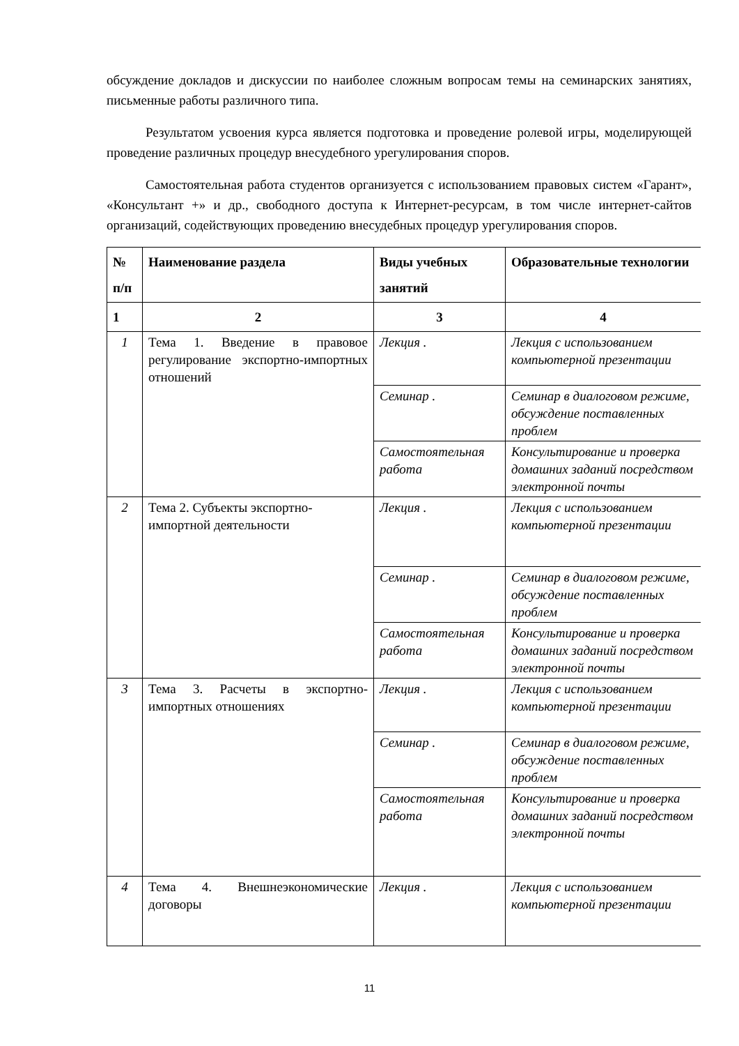обсуждение докладов и дискуссии по наиболее сложным вопросам темы на семинарских занятиях, письменные работы различного типа.
Результатом усвоения курса является подготовка и проведение ролевой игры, моделирующей проведение различных процедур внесудебного урегулирования споров.
Самостоятельная работа студентов организуется с использованием правовых систем «Гарант», «Консультант +» и др., свободного доступа к Интернет-ресурсам, в том числе интернет-сайтов организаций, содействующих проведению внесудебных процедур урегулирования споров.
| № п/п | Наименование раздела | Виды учебных занятий | Образовательные технологии |
| --- | --- | --- | --- |
| 1 | 2 | 3 | 4 |
| 1 | Тема 1. Введение в правовое регулирование экспортно-импортных отношений | Лекция . | Лекция с использованием компьютерной презентации |
| | | Семинар . | Семинар в диалоговом режиме, обсуждение поставленных проблем |
| | | Самостоятельная работа | Консультирование и проверка домашних заданий посредством электронной почты |
| 2 | Тема 2. Субъекты экспортно-импортной деятельности | Лекция . | Лекция с использованием компьютерной презентации |
| | | Семинар . | Семинар в диалоговом режиме, обсуждение поставленных проблем |
| | | Самостоятельная работа | Консультирование и проверка домашних заданий посредством электронной почты |
| 3 | Тема 3. Расчеты в экспортно-импортных отношениях | Лекция . | Лекция с использованием компьютерной презентации |
| | | Семинар . | Семинар в диалоговом режиме, обсуждение поставленных проблем |
| | | Самостоятельная работа | Консультирование и проверка домашних заданий посредством электронной почты |
| 4 | Тема 4. Внешнеэкономические договоры | Лекция . | Лекция с использованием компьютерной презентации |
11